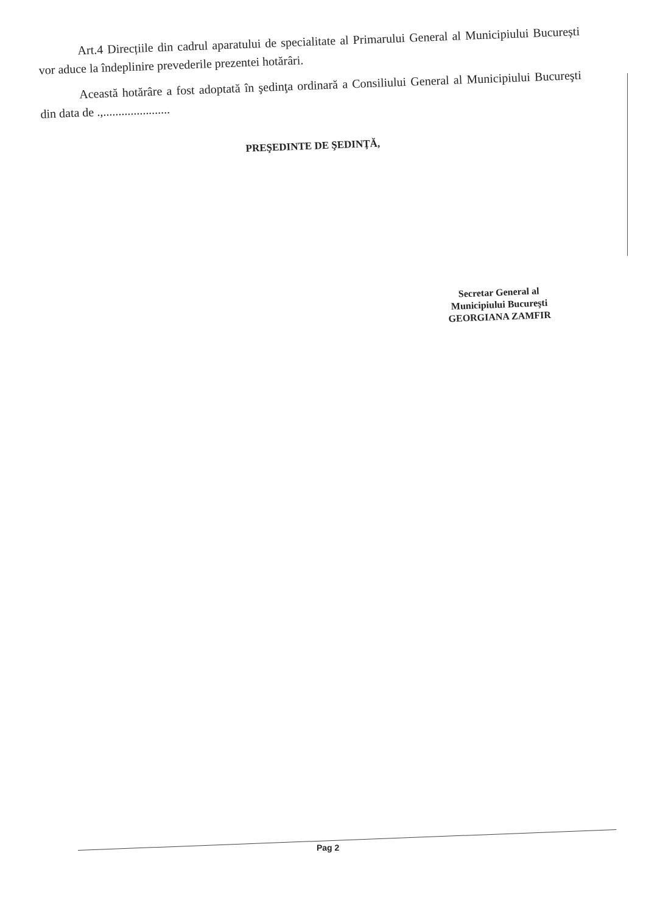Art.4 Direcțiile din cadrul aparatului de specialitate al Primarului General al Municipiului București vor aduce la îndeplinire prevederile prezentei hotărâri.
Această hotărâre a fost adoptată în şedinţa ordinară a Consiliului General al Municipiului Bucureşti din data de .,......................
PREŞEDINTE DE ŞEDINŢĂ,
Secretar General al
Municipiului Bucureşti
GEORGIANA ZAMFIR
Pag 2